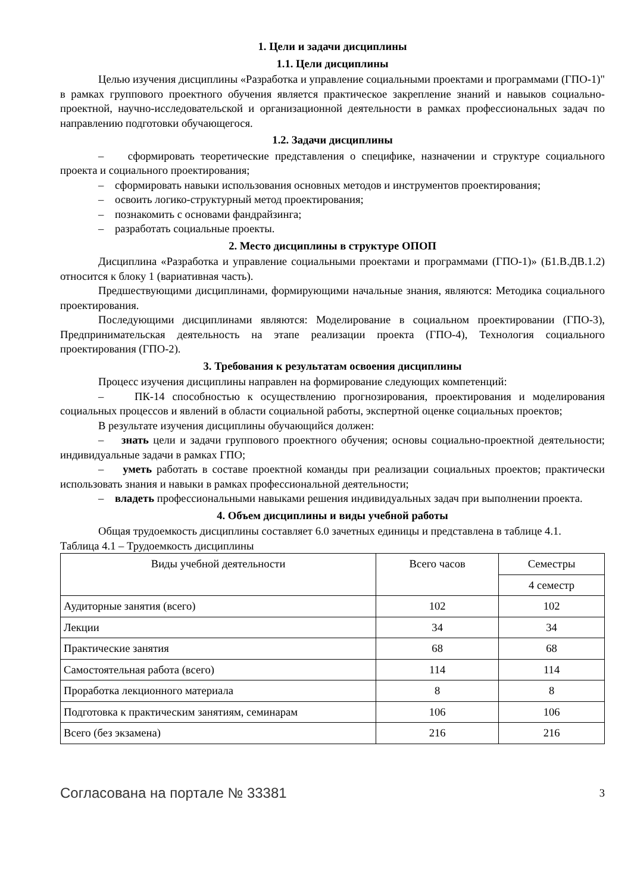1. Цели и задачи дисциплины
1.1. Цели дисциплины
Целью изучения дисциплины «Разработка и управление социальными проектами и программами (ГПО-1)" в рамках группового проектного обучения является практическое закрепление знаний и навыков социально-проектной, научно-исследовательской и организационной деятельности в рамках профессиональных задач по направлению подготовки обучающегося.
1.2. Задачи дисциплины
– сформировать теоретические представления о специфике, назначении и структуре социального проекта и социального проектирования;
– сформировать навыки использования основных методов и инструментов проектирования;
– освоить логико-структурный метод проектирования;
– познакомить с основами фандрайзинга;
– разработать социальные проекты.
2. Место дисциплины в структуре ОПОП
Дисциплина «Разработка и управление социальными проектами и программами (ГПО-1)» (Б1.В.ДВ.1.2) относится к блоку 1 (вариативная часть).
Предшествующими дисциплинами, формирующими начальные знания, являются: Методика социального проектирования.
Последующими дисциплинами являются: Моделирование в социальном проектировании (ГПО-3), Предпринимательская деятельность на этапе реализации проекта (ГПО-4), Технология социального проектирования (ГПО-2).
3. Требования к результатам освоения дисциплины
Процесс изучения дисциплины направлен на формирование следующих компетенций:
– ПК-14 способностью к осуществлению прогнозирования, проектирования и моделирования социальных процессов и явлений в области социальной работы, экспертной оценке социальных проектов;
В результате изучения дисциплины обучающийся должен:
– знать цели и задачи группового проектного обучения; основы социально-проектной деятельности; индивидуальные задачи в рамках ГПО;
– уметь работать в составе проектной команды при реализации социальных проектов; практически использовать знания и навыки в рамках профессиональной деятельности;
– владеть профессиональными навыками решения индивидуальных задач при выполнении проекта.
4. Объем дисциплины и виды учебной работы
Общая трудоемкость дисциплины составляет 6.0 зачетных единицы и представлена в таблице 4.1.
Таблица 4.1 – Трудоемкость дисциплины
| Виды учебной деятельности | Всего часов | Семестры |
| --- | --- | --- |
| | | 4 семестр |
| Аудиторные занятия (всего) | 102 | 102 |
| Лекции | 34 | 34 |
| Практические занятия | 68 | 68 |
| Самостоятельная работа (всего) | 114 | 114 |
| Проработка лекционного материала | 8 | 8 |
| Подготовка к практическим занятиям, семинарам | 106 | 106 |
| Всего (без экзамена) | 216 | 216 |
Согласована на портале № 33381 3